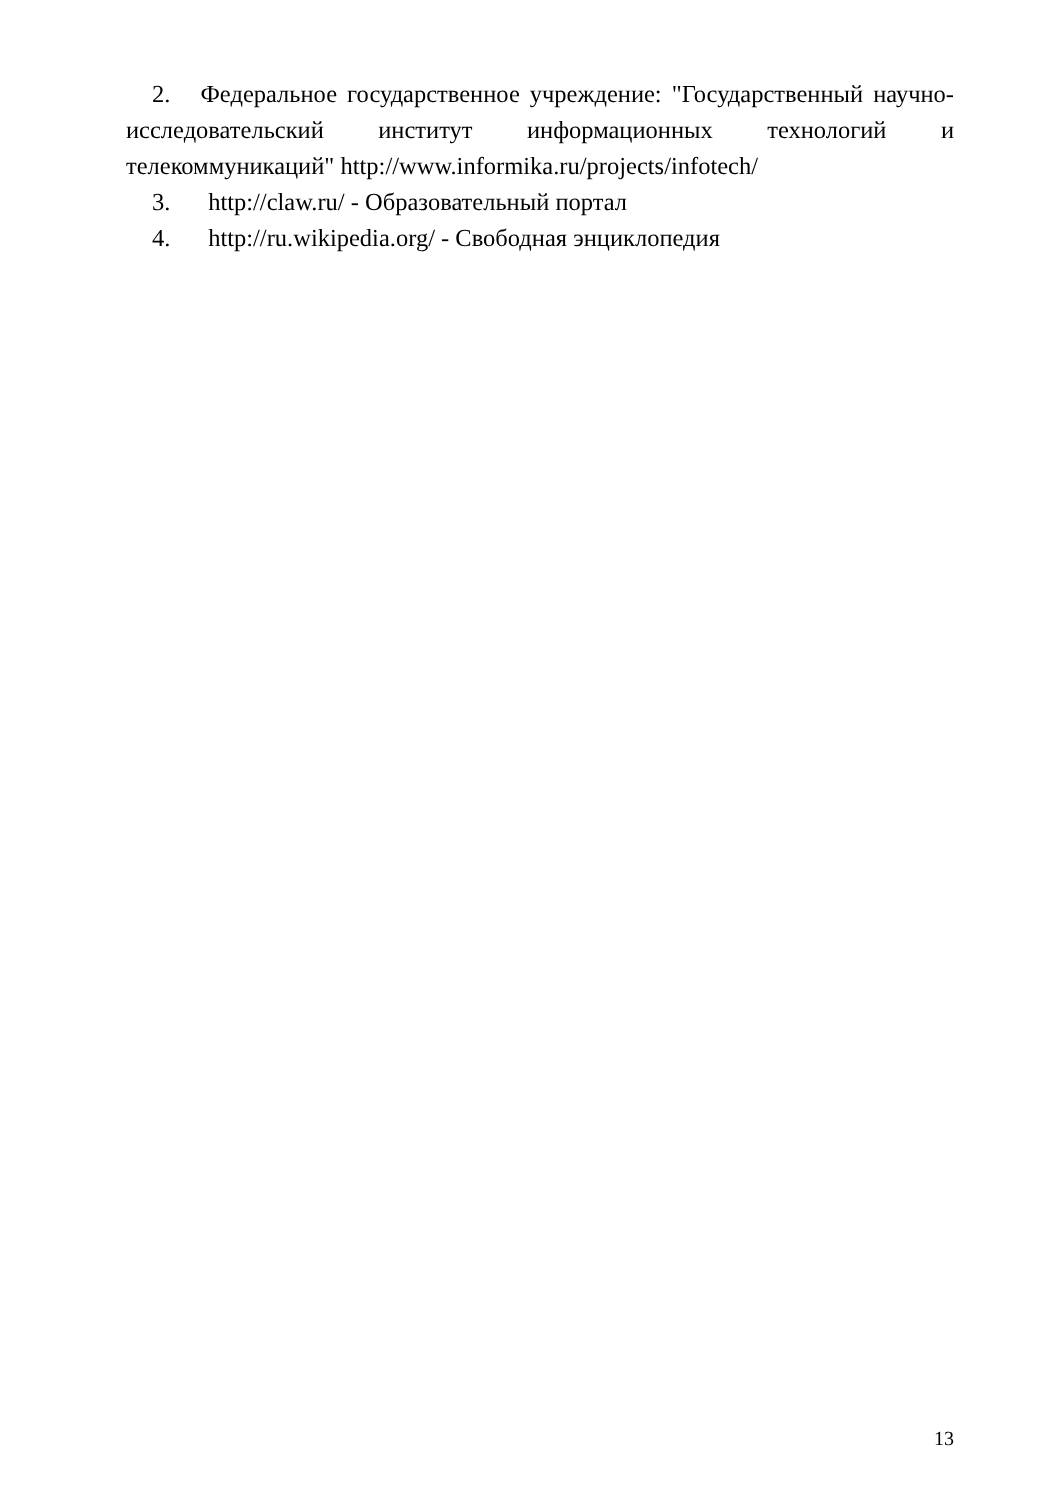2. Федеральное государственное учреждение: "Государственный научно-исследовательский институт информационных технологий и телекоммуникаций" http://www.informika.ru/projects/infotech/
3. http://claw.ru/ - Образовательный портал
4. http://ru.wikipedia.org/ - Свободная энциклопедия
13